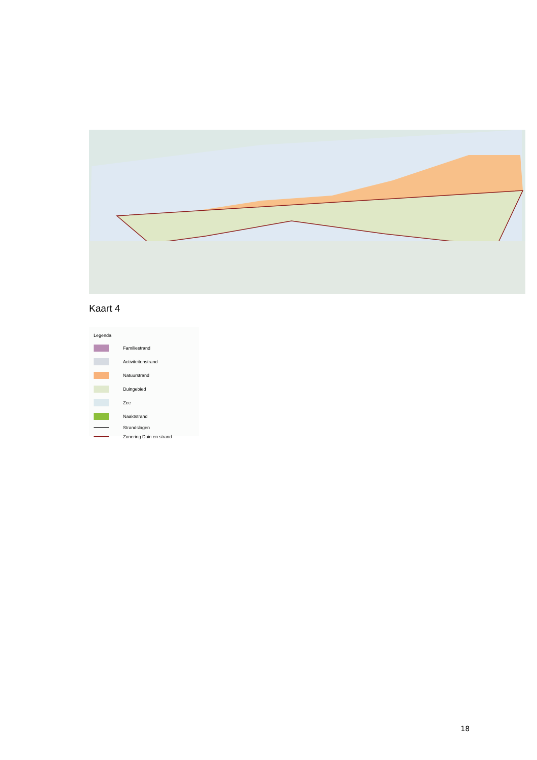Kaart 4
Legenda
Familiestrand
Activiteitenstrand
Natuurstrand
Duingebied
Zee
Naaktstrand
Strandslagen
Zonering Duin en strand
18